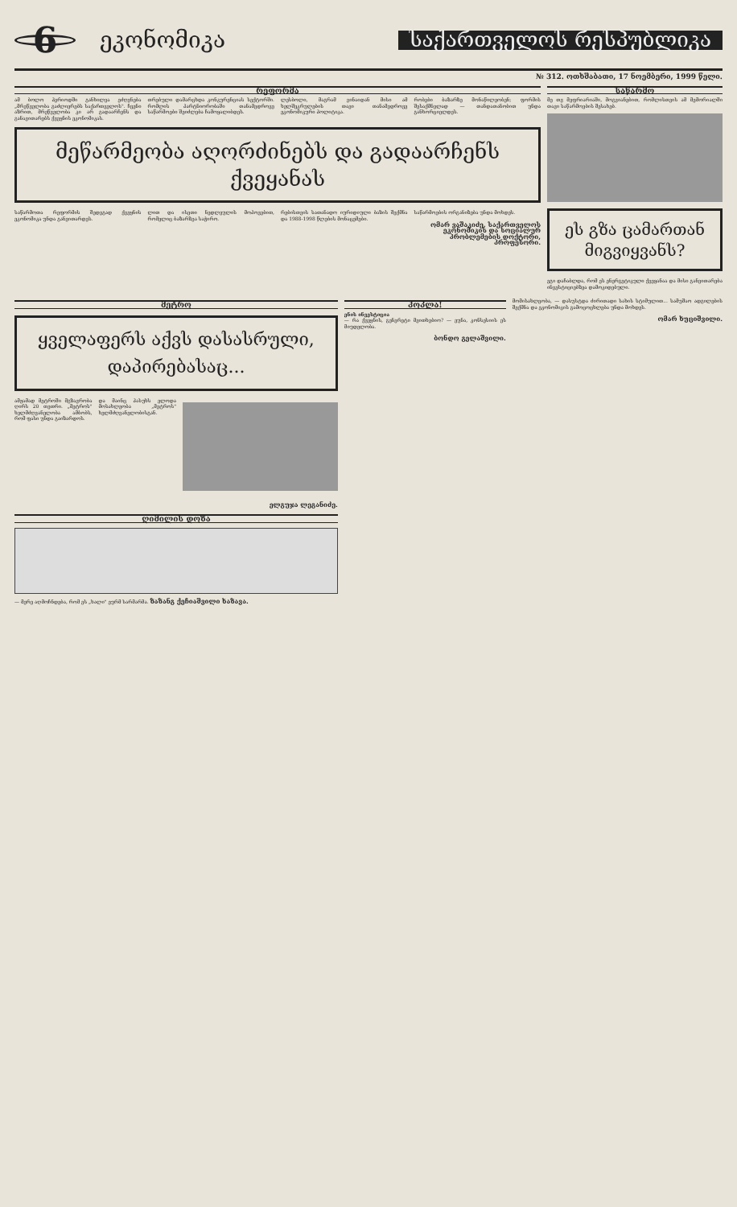6
ეკონომიკა
საქართველოს რესპუბლიკა
№ 312. ოთხშაბათი, 17 ნოემბერი, 1999 წელი.
რეფორმა
ამ ბოლო პერიოდში განხილვა ეძღვნება „მრეწველობა გაძლიერებს საქართველოს". ჩვენი აზრით, მრეწველობა კი არ გადაარჩენს და განავითარებს ქვეყნის ეკონომიკას.
თრებული დამარცხდა კონკურენციას სექტორში. რომლის პარტნიორობაში თანამედროვე საწარმოები შეიძლება ჩამოყალიბდეს.
ლესბოლი, მაგრამ ვინაიდან მისი ამ ხელშეკრულების თავი თანამედროვე ეკონომიკური პოლიტიკა.
რობები ბაზარზე მონაწილეობენ; ფორმის შესაქმნელად — თანდათანობით უნდა განხორციელდეს.
მეწარმეობა აღორძინებს და გადაარჩენს ქვეყანას
საწარმოთა რეფორმის შედეგად ქვეყნის ეკონომიკა უნდა განვითარდეს.
ლით და ისეთი ნედლეულის მოპოვებით, რომელიც ბაზარზეა საჭირო.
რებისთვის სათანადო იურიდიული ბაზის შექმნა და 1988-1998 წლების მონაცემები.
საწარმოების ორგანიზება უნდა მოხდეს.
ომარ ვაშაკიძე, საქართველოს ეკონომიკის და სოციალურ პრობლემების დოქტორი, პროფესორი.
საწარმო
მე თვ მეფრიარიაში, მოგვიანებით, რომლისთვის ამ მემორიალში თავი საწარმოების შესახებ.
ეს გზა ცამართან მიგვიყვანს?
ეგი დაჩაბლდა, რომ ეს ენერგეტიკული ქვეყანაა და მისი განვითარება ინვესტიციებზეა დამოკიდებული.
მეტრო
ყველაფერს აქვს დასასრული, დაპირებასაც...
ამჟამად მეტროში მგზავრობა ღირს 20 თეთრი. „მეტროს" ხელმძღვანელობა ამბობს, რომ ფასი უნდა გაიზარდოს.
და მაინც პასუხს ელოდა მოსახლეობა „მეტროს" ხელმძღვანელობისგან.
ელგუჯა ლეგანიძე.
ღიმილის დოზა
— მერე აღმოჩნდება, რომ ეს „ხალი" ეურმ სარმარმა. ზაზანგ ქეჩიაშვილი ხაზავა.
ჰოპლა!
ენის ინვესტიცია
— რა ქვეყნის, გენერეტი მვითხებიო? — ეუნა, კონსესიის ეს მიუდელობა.
ბონდო გელაშვილი.
მომისახლეობა, — დასუსტდა ძირითადი სახის სტიმულით... სამუშაო ადგილების შექმნა და ეკონომიკის გამოცოცხლება უნდა მოხდეს.
ომარ ხუციშვილი.